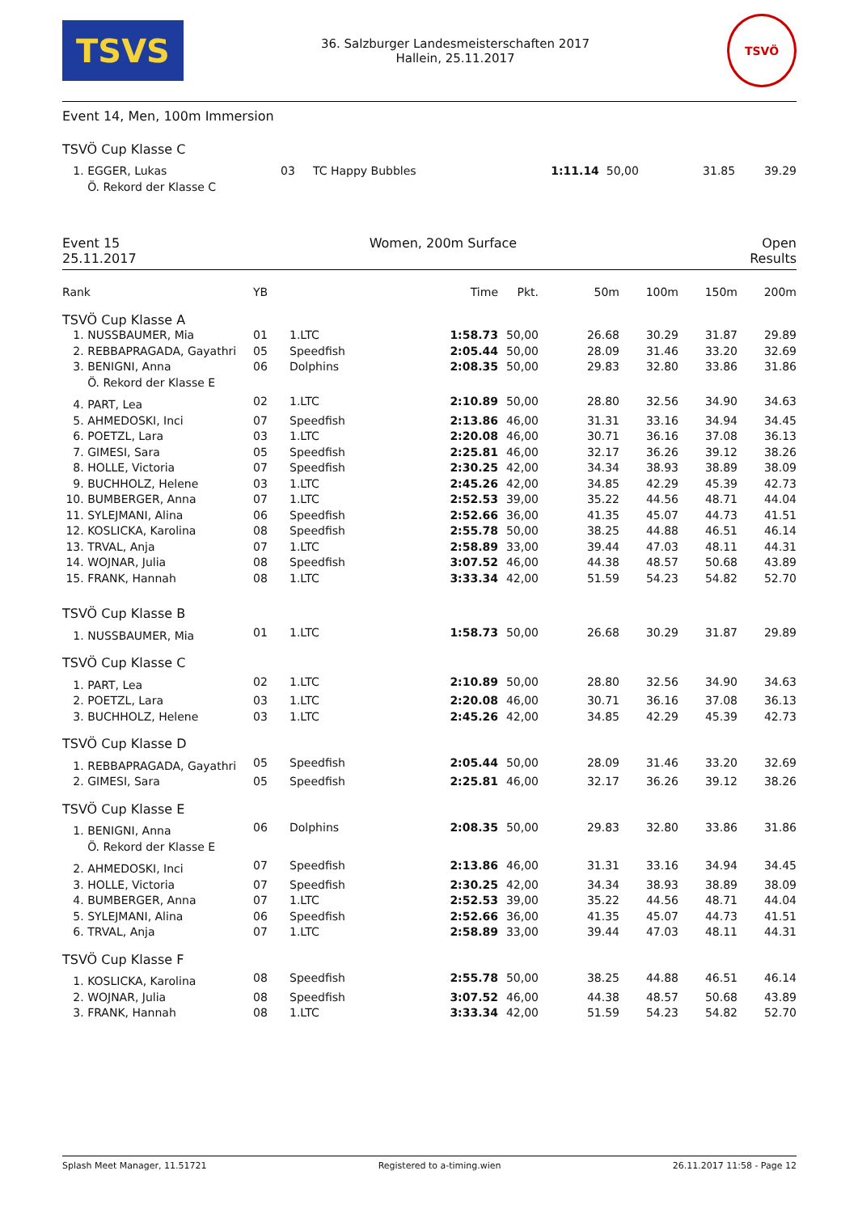TSVS
36. Salzburger Landesmeisterschaften 2017
Hallein, 25.11.2017
TSVÖ
Event 14, Men, 100m Immersion
TSVÖ Cup Klasse C
| 1. EGGER, Lukas | 03 | TC Happy Bubbles | 1:11.14 | 50,00 | 31.85 | 39.29 |
| Ö. Rekord der Klasse C | | | | | | |
Event 15
25.11.2017
Women, 200m Surface Open
Results
| Rank | YB | | Time | Pkt. | 50m | 100m | 150m | 200m |
| --- | --- | --- | --- | --- | --- | --- | --- | --- |
| TSVÖ Cup Klasse A | | | | | | | | |
| 1. NUSSBAUMER, Mia | 01 | 1.LTC | 1:58.73 | 50,00 | 26.68 | 30.29 | 31.87 | 29.89 |
| 2. REBBAPRAGADA, Gayathri | 05 | Speedfish | 2:05.44 | 50,00 | 28.09 | 31.46 | 33.20 | 32.69 |
| 3. BENIGNI, Anna | 06 | Dolphins | 2:08.35 | 50,00 | 29.83 | 32.80 | 33.86 | 31.86 |
| Ö. Rekord der Klasse E | | | | | | | | |
| 4. PART, Lea | 02 | 1.LTC | 2:10.89 | 50,00 | 28.80 | 32.56 | 34.90 | 34.63 |
| 5. AHMEDOSKI, Inci | 07 | Speedfish | 2:13.86 | 46,00 | 31.31 | 33.16 | 34.94 | 34.45 |
| 6. POETZL, Lara | 03 | 1.LTC | 2:20.08 | 46,00 | 30.71 | 36.16 | 37.08 | 36.13 |
| 7. GIMESI, Sara | 05 | Speedfish | 2:25.81 | 46,00 | 32.17 | 36.26 | 39.12 | 38.26 |
| 8. HOLLE, Victoria | 07 | Speedfish | 2:30.25 | 42,00 | 34.34 | 38.93 | 38.89 | 38.09 |
| 9. BUCHHOLZ, Helene | 03 | 1.LTC | 2:45.26 | 42,00 | 34.85 | 42.29 | 45.39 | 42.73 |
| 10. BUMBERGER, Anna | 07 | 1.LTC | 2:52.53 | 39,00 | 35.22 | 44.56 | 48.71 | 44.04 |
| 11. SYLEJMANI, Alina | 06 | Speedfish | 2:52.66 | 36,00 | 41.35 | 45.07 | 44.73 | 41.51 |
| 12. KOSLICKA, Karolina | 08 | Speedfish | 2:55.78 | 50,00 | 38.25 | 44.88 | 46.51 | 46.14 |
| 13. TRVAL, Anja | 07 | 1.LTC | 2:58.89 | 33,00 | 39.44 | 47.03 | 48.11 | 44.31 |
| 14. WOJNAR, Julia | 08 | Speedfish | 3:07.52 | 46,00 | 44.38 | 48.57 | 50.68 | 43.89 |
| 15. FRANK, Hannah | 08 | 1.LTC | 3:33.34 | 42,00 | 51.59 | 54.23 | 54.82 | 52.70 |
| TSVÖ Cup Klasse B | | | | | | | | |
| 1. NUSSBAUMER, Mia | 01 | 1.LTC | 1:58.73 | 50,00 | 26.68 | 30.29 | 31.87 | 29.89 |
| TSVÖ Cup Klasse C | | | | | | | | |
| 1. PART, Lea | 02 | 1.LTC | 2:10.89 | 50,00 | 28.80 | 32.56 | 34.90 | 34.63 |
| 2. POETZL, Lara | 03 | 1.LTC | 2:20.08 | 46,00 | 30.71 | 36.16 | 37.08 | 36.13 |
| 3. BUCHHOLZ, Helene | 03 | 1.LTC | 2:45.26 | 42,00 | 34.85 | 42.29 | 45.39 | 42.73 |
| TSVÖ Cup Klasse D | | | | | | | | |
| 1. REBBAPRAGADA, Gayathri | 05 | Speedfish | 2:05.44 | 50,00 | 28.09 | 31.46 | 33.20 | 32.69 |
| 2. GIMESI, Sara | 05 | Speedfish | 2:25.81 | 46,00 | 32.17 | 36.26 | 39.12 | 38.26 |
| TSVÖ Cup Klasse E | | | | | | | | |
| 1. BENIGNI, Anna | 06 | Dolphins | 2:08.35 | 50,00 | 29.83 | 32.80 | 33.86 | 31.86 |
| Ö. Rekord der Klasse E | | | | | | | | |
| 2. AHMEDOSKI, Inci | 07 | Speedfish | 2:13.86 | 46,00 | 31.31 | 33.16 | 34.94 | 34.45 |
| 3. HOLLE, Victoria | 07 | Speedfish | 2:30.25 | 42,00 | 34.34 | 38.93 | 38.89 | 38.09 |
| 4. BUMBERGER, Anna | 07 | 1.LTC | 2:52.53 | 39,00 | 35.22 | 44.56 | 48.71 | 44.04 |
| 5. SYLEJMANI, Alina | 06 | Speedfish | 2:52.66 | 36,00 | 41.35 | 45.07 | 44.73 | 41.51 |
| 6. TRVAL, Anja | 07 | 1.LTC | 2:58.89 | 33,00 | 39.44 | 47.03 | 48.11 | 44.31 |
| TSVÖ Cup Klasse F | | | | | | | | |
| 1. KOSLICKA, Karolina | 08 | Speedfish | 2:55.78 | 50,00 | 38.25 | 44.88 | 46.51 | 46.14 |
| 2. WOJNAR, Julia | 08 | Speedfish | 3:07.52 | 46,00 | 44.38 | 48.57 | 50.68 | 43.89 |
| 3. FRANK, Hannah | 08 | 1.LTC | 3:33.34 | 42,00 | 51.59 | 54.23 | 54.82 | 52.70 |
Splash Meet Manager, 11.51721 Registered to a-timing.wien 26.11.2017 11:58 - Page 12